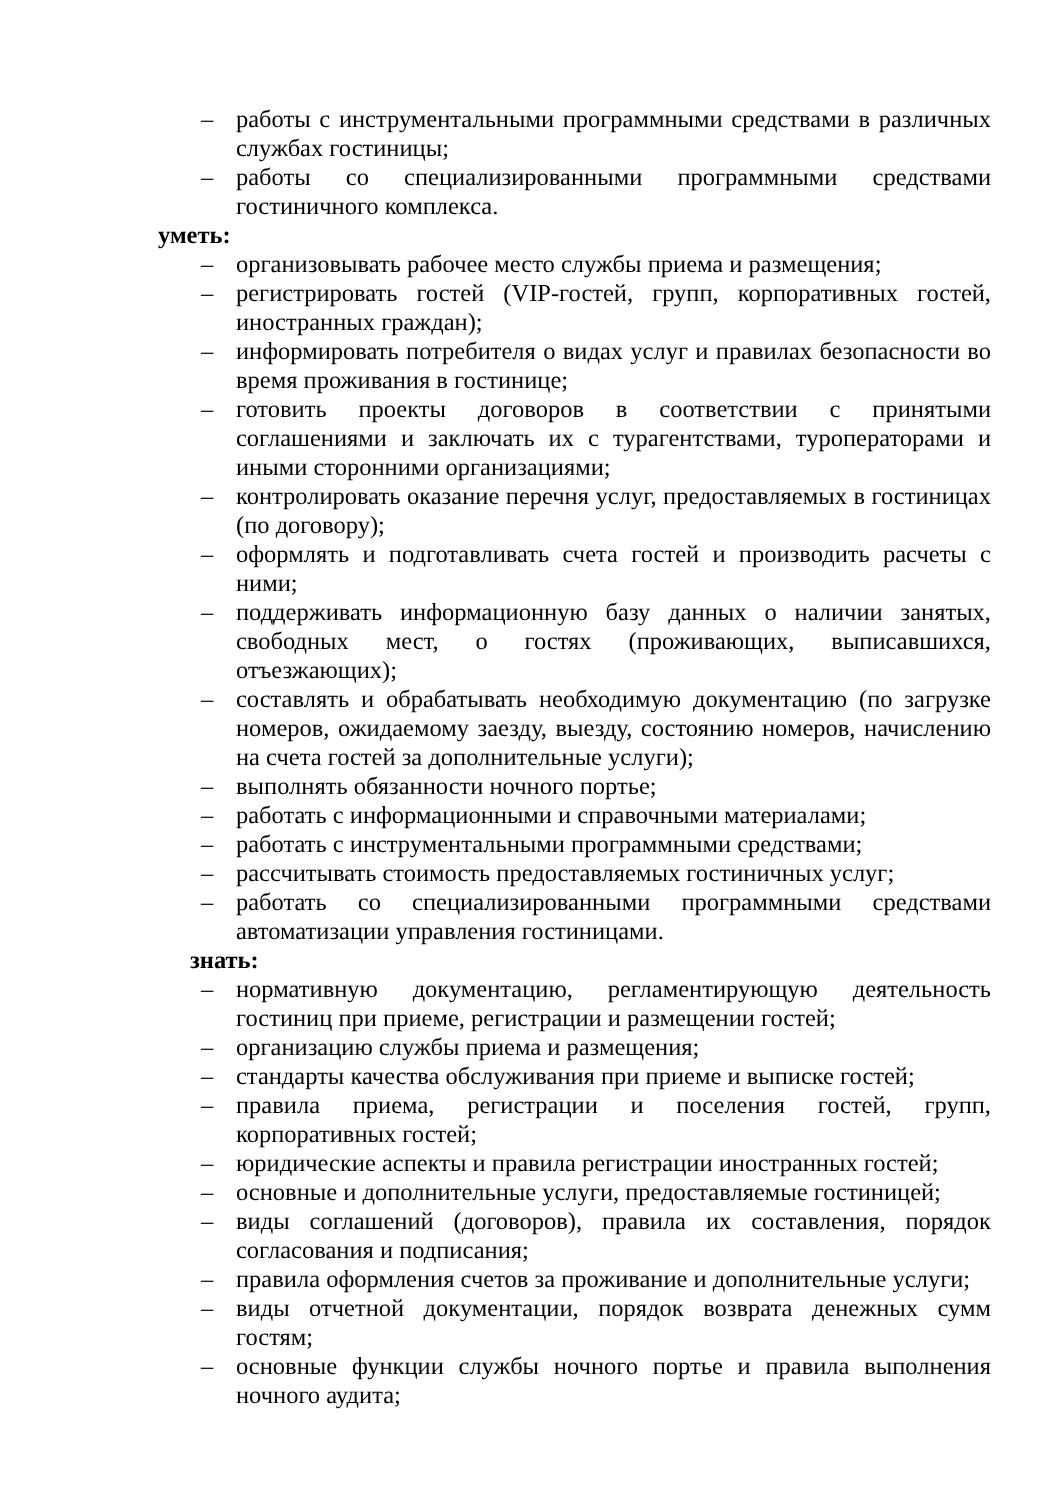– работы с инструментальными программными средствами в различных службах гостиницы;
– работы со специализированными программными средствами гостиничного комплекса.
уметь:
– организовывать рабочее место службы приема и размещения;
– регистрировать гостей (VIP-гостей, групп, корпоративных гостей, иностранных граждан);
– информировать потребителя о видах услуг и правилах безопасности во время проживания в гостинице;
– готовить проекты договоров в соответствии с принятыми соглашениями и заключать их с турагентствами, туроператорами и иными сторонними организациями;
– контролировать оказание перечня услуг, предоставляемых в гостиницах (по договору);
– оформлять и подготавливать счета гостей и производить расчеты с ними;
– поддерживать информационную базу данных о наличии занятых, свободных мест, о гостях (проживающих, выписавшихся, отъезжающих);
– составлять и обрабатывать необходимую документацию (по загрузке номеров, ожидаемому заезду, выезду, состоянию номеров, начислению на счета гостей за дополнительные услуги);
– выполнять обязанности ночного портье;
– работать с информационными и справочными материалами;
– работать с инструментальными программными средствами;
– рассчитывать стоимость предоставляемых гостиничных услуг;
– работать со специализированными программными средствами автоматизации управления гостиницами.
знать:
– нормативную документацию, регламентирующую деятельность гостиниц при приеме, регистрации и размещении гостей;
– организацию службы приема и размещения;
– стандарты качества обслуживания при приеме и выписке гостей;
– правила приема, регистрации и поселения гостей, групп, корпоративных гостей;
– юридические аспекты и правила регистрации иностранных гостей;
– основные и дополнительные услуги, предоставляемые гостиницей;
– виды соглашений (договоров), правила их составления, порядок согласования и подписания;
– правила оформления счетов за проживание и дополнительные услуги;
– виды отчетной документации, порядок возврата денежных сумм гостям;
– основные функции службы ночного портье и правила выполнения ночного аудита;